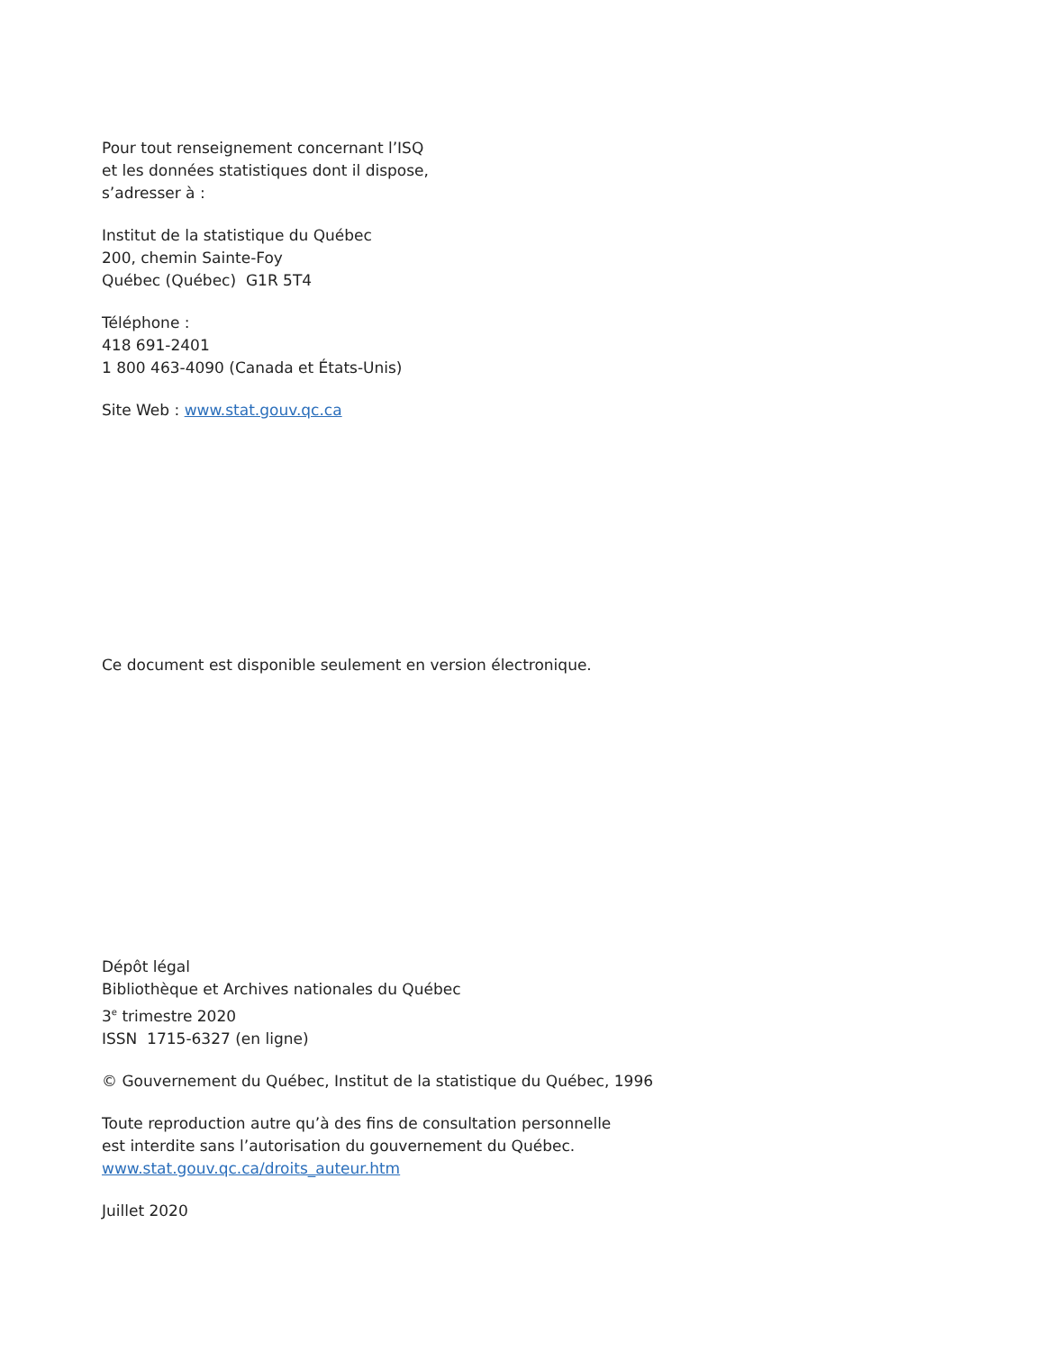Pour tout renseignement concernant l’ISQ
et les données statistiques dont il dispose,
s’adresser à :
Institut de la statistique du Québec
200, chemin Sainte-Foy
Québec (Québec) G1R 5T4
Téléphone :
418 691-2401
1 800 463-4090 (Canada et États-Unis)
Site Web : www.stat.gouv.qc.ca
Ce document est disponible seulement en version électronique.
Dépôt légal
Bibliothèque et Archives nationales du Québec
3<sup>e</sup> trimestre 2020
ISSN 1715-6327 (en ligne)
© Gouvernement du Québec, Institut de la statistique du Québec, 1996
Toute reproduction autre qu’à des fins de consultation personnelle
est interdite sans l’autorisation du gouvernement du Québec.
www.stat.gouv.qc.ca/droits_auteur.htm
Juillet 2020